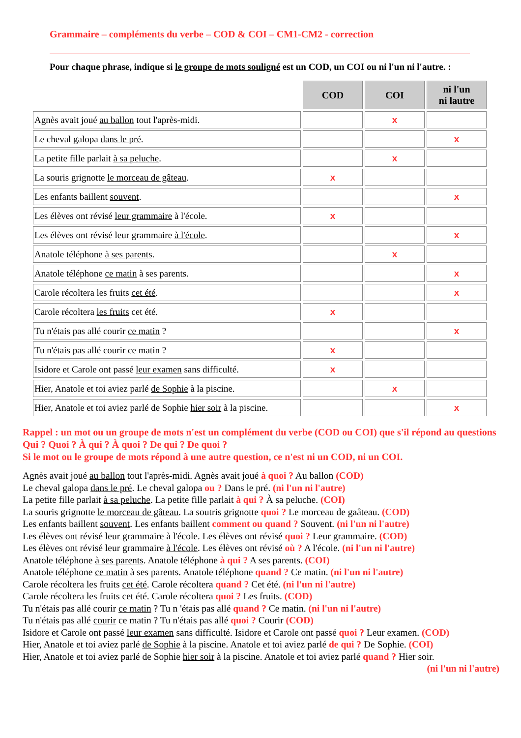Grammaire – compléments du verbe – COD & COI – CM1-CM2 - correction
Pour chaque phrase, indique si le groupe de mots souligné est un COD, un COI ou ni l'un ni l'autre. :
| | COD | COI | ni l'un ni lautre |
| Agnès avait joué au ballon tout l'après-midi. | | x | |
| Le cheval galopa dans le pré . | | | x |
| La petite fille parlait à sa peluche . | | x | |
| La souris grignotte le morceau de gâteau . | x | | |
| Les enfants baillent souvent . | | | x |
| Les élèves ont révisé leur grammaire à l'école. | x | | |
| Les élèves ont révisé leur grammaire à l'école . | | | x |
| Anatole téléphone à ses parents . | | x | |
| Anatole téléphone ce matin à ses parents. | | | x |
| Carole récoltera les fruits cet été . | | | x |
| Carole récoltera les fruits cet été. | x | | |
| Tu n'étais pas allé courir ce matin ? | | | x |
| Tu n'étais pas allé courir ce matin ? | x | | |
| Isidore et Carole ont passé leur examen sans difficulté. | x | | |
| Hier, Anatole et toi aviez parlé de Sophie à la piscine. | | x | |
| Hier, Anatole et toi aviez parlé de Sophie hier soir à la piscine. | | | x |
Rappel : un mot ou un groupe de mots n'est un complément du verbe (COD ou COI) que s'il répond au questions Qui ? Quoi ? À qui ? À quoi ? De qui ? De quoi ?
Si le mot ou le groupe de mots répond à une autre question, ce n'est ni un COD, ni un COI.
Agnès avait joué au ballon tout l'après-midi. Agnès avait joué à quoi ? Au ballon (COD)
Le cheval galopa dans le pré. Le cheval galopa ou ? Dans le pré. (ni l'un ni l'autre)
La petite fille parlait à sa peluche. La petite fille parlait à qui ? À sa peluche. (COI)
La souris grignotte le morceau de gâteau. La soutris grignotte quoi ? Le morceau de gaâteau. (COD)
Les enfants baillent souvent. Les enfants baillent comment ou quand ? Souvent. (ni l'un ni l'autre)
Les élèves ont révisé leur grammaire à l'école. Les élèves ont révisé quoi ? Leur grammaire. (COD)
Les élèves ont révisé leur grammaire à l'école. Les élèves ont révisé où ? A l'école. (ni l'un ni l'autre)
Anatole téléphone à ses parents. Anatole téléphone à qui ? A ses parents. (COI)
Anatole téléphone ce matin à ses parents. Anatole téléphone quand ? Ce matin. (ni l'un ni l'autre)
Carole récoltera les fruits cet été. Carole récoltera quand ? Cet été. (ni l'un ni l'autre)
Carole récoltera les fruits cet été. Carole récoltera quoi ? Les fruits. (COD)
Tu n'étais pas allé courir ce matin ? Tu n 'étais pas allé quand ? Ce matin. (ni l'un ni l'autre)
Tu n'étais pas allé courir ce matin ? Tu n'étais pas allé quoi ? Courir (COD)
Isidore et Carole ont passé leur examen sans difficulté. Isidore et Carole ont passé quoi ? Leur examen. (COD)
Hier, Anatole et toi aviez parlé de Sophie à la piscine. Anatole et toi aviez parlé de qui ? De Sophie. (COI)
Hier, Anatole et toi aviez parlé de Sophie hier soir à la piscine. Anatole et toi aviez parlé quand ? Hier soir.
(ni l'un ni l'autre)